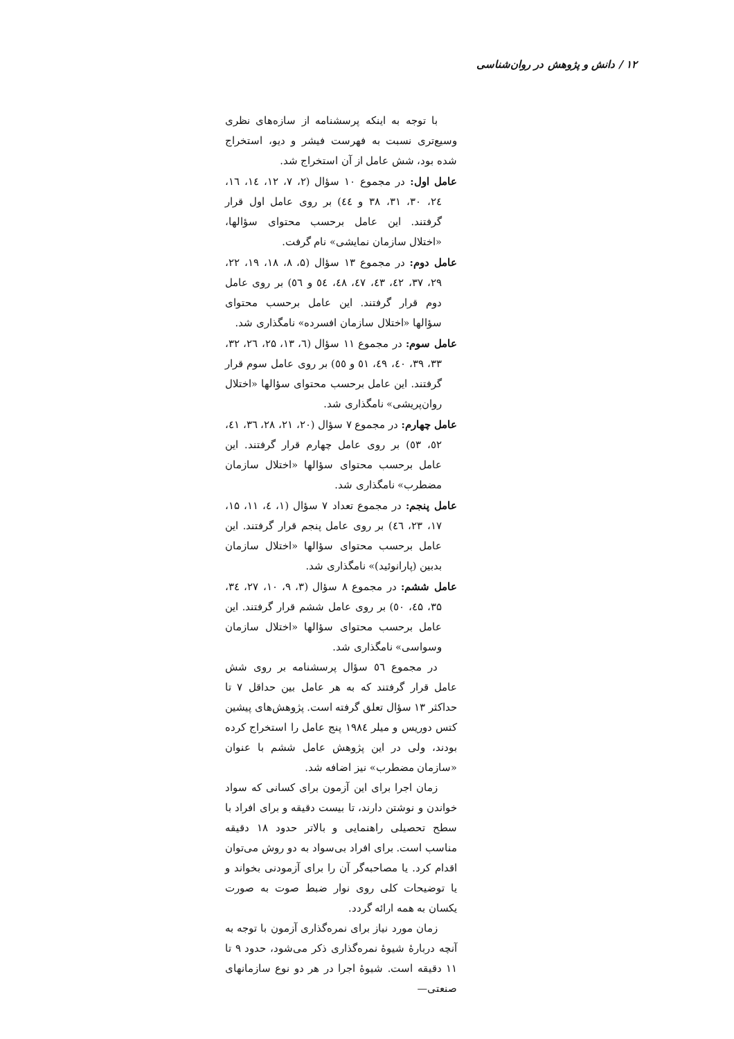۱۲ / دانش و پژوهش در روان‌شناسی
با توجه به اینکه پرسشنامه از سازه‌های نظری وسیع‌تری نسبت به فهرست فیشر و دیو، استخراج شده بود، شش عامل از آن استخراج شد.
عامل اول: در مجموع ۱۰ سؤال (۲، ۷، ۱۲، ۱٤، ۱٦، ۲٤، ۳۰، ۳۱، ۳۸ و ٤٤) بر روی عامل اول قرار گرفتند. این عامل برحسب محتوای سؤالها، «اختلال سازمان نمایشی» نام گرفت.
عامل دوم: در مجموع ۱۳ سؤال (۵، ۸، ۱۸، ۱۹، ۲۲، ۲۹، ۳۷، ٤۲، ٤۳، ٤۷، ٤۸، ٥٤ و ٥٦) بر روی عامل دوم قرار گرفتند. این عامل برحسب محتوای سؤالها «اختلال سازمان افسرده» نامگذاری شد.
عامل سوم: در مجموع ۱۱ سؤال (٦، ۱۳، ۲۵، ۲٦، ۳۲، ۳۳، ۳۹، ٤۰، ٤۹، ٥۱ و ٥٥) بر روی عامل سوم قرار گرفتند. این عامل برحسب محتوای سؤالها «اختلال روان‌پریشی» نامگذاری شد.
عامل چهارم: در مجموع ۷ سؤال (۲۰، ۲۱، ۲۸، ۳٦، ٤۱، ٥۲، ٥۳) بر روی عامل چهارم قرار گرفتند. این عامل برحسب محتوای سؤالها «اختلال سازمان مضطرب» نامگذاری شد.
عامل پنجم: در مجموع تعداد ۷ سؤال (۱، ٤، ۱۱، ۱۵، ۱۷، ۲۳، ٤٦) بر روی عامل پنجم قرار گرفتند. این عامل برحسب محتوای سؤالها «اختلال سازمان بدبین (پارانوئید)» نامگذاری شد.
عامل ششم: در مجموع ۸ سؤال (۳، ۹، ۱۰، ۲۷، ۳٤، ۳۵، ٤۵، ٥۰) بر روی عامل ششم قرار گرفتند. این عامل برحسب محتوای سؤالها «اختلال سازمان وسواسی» نامگذاری شد.
در مجموع ٥٦ سؤال پرسشنامه بر روی شش عامل قرار گرفتند که به هر عامل بین حداقل ۷ تا حداکثر ۱۳ سؤال تعلق گرفته است. پژوهش‌های پیشین کتس دوریس و میلر ۱۹۸٤ پنج عامل را استخراج کرده بودند، ولی در این پژوهش عامل ششم با عنوان «سازمان مضطرب» نیز اضافه شد.
زمان اجرا برای این آزمون برای کسانی که سواد خواندن و نوشتن دارند، تا بیست دقیقه و برای افراد با سطح تحصیلی راهنمایی و بالاتر حدود ۱۸ دقیقه مناسب است. برای افراد بی‌سواد به دو روش می‌توان اقدام کرد. یا مصاحبه‌گر آن را برای آزمودنی بخواند و یا توضیحات کلی روی نوار ضبط صوت به صورت یکسان به همه ارائه گردد.
زمان مورد نیاز برای نمره‌گذاری آزمون با توجه به آنچه دربارهٔ شیوهٔ نمره‌گذاری ذکر می‌شود، حدود ۹ تا ۱۱ دقیقه است. شیوهٔ اجرا در هر دو نوع سازمانهای صنعتی—